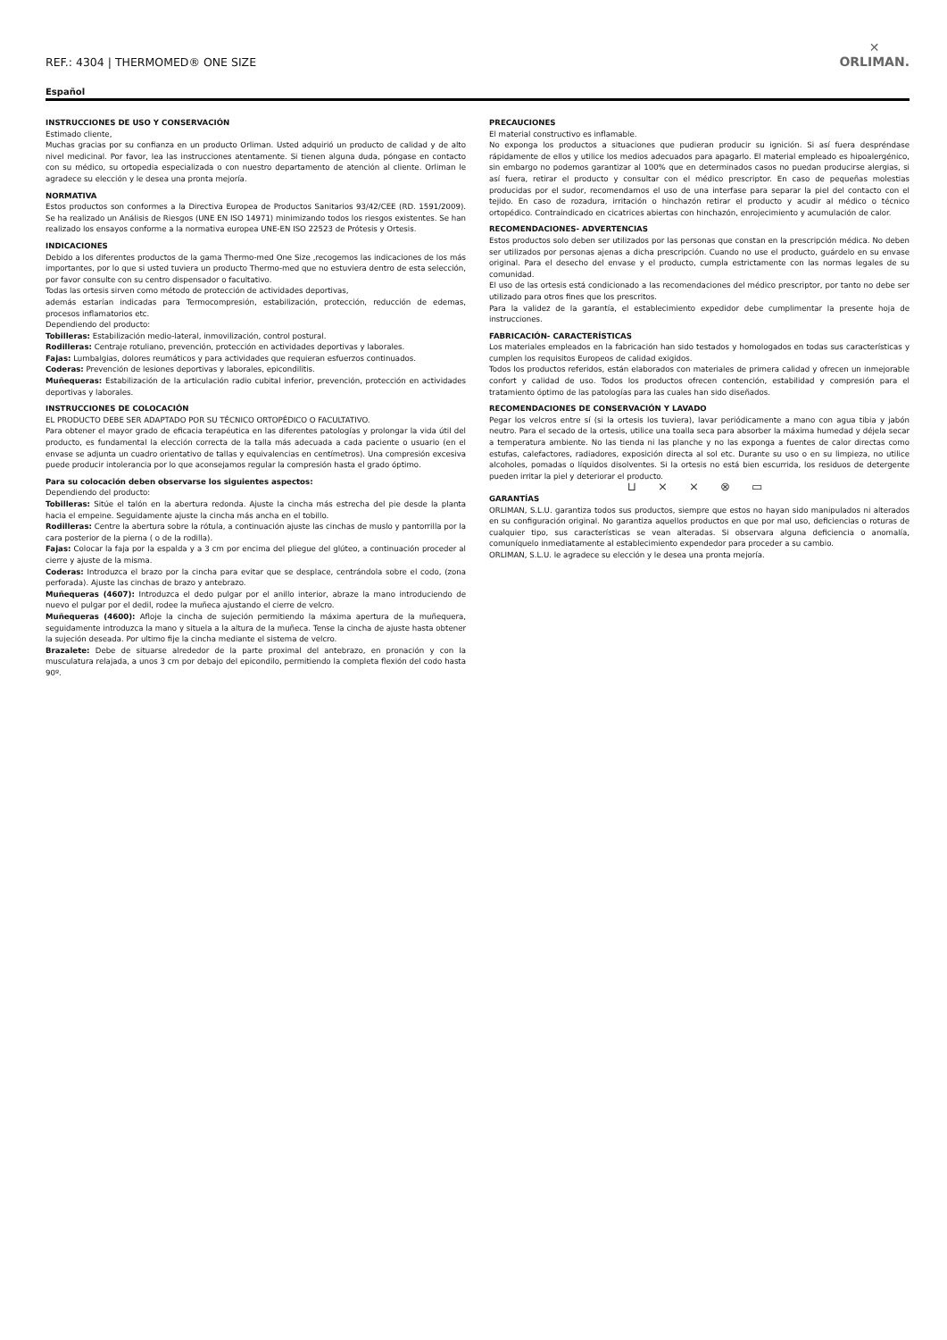REF.: 4304 | THERMOMED® ONE SIZE
✕
ORLIMAN.
Español
INSTRUCCIONES DE USO Y CONSERVACIÓN
Estimado cliente,
Muchas gracias por su confianza en un producto Orliman. Usted adquirió un producto de calidad y de alto nivel medicinal. Por favor, lea las instrucciones atentamente. Si tienen alguna duda, póngase en contacto con su médico, su ortopedia especializada o con nuestro departamento de atención al cliente. Orliman le agradece su elección y le desea una pronta mejoría.
NORMATIVA
Estos productos son conformes a la Directiva Europea de Productos Sanitarios 93/42/CEE (RD. 1591/2009). Se ha realizado un Análisis de Riesgos (UNE EN ISO 14971) minimizando todos los riesgos existentes. Se han realizado los ensayos conforme a la normativa europea UNE-EN ISO 22523 de Prótesis y Ortesis.
INDICACIONES
Debido a los diferentes productos de la gama Thermo-med One Size ,recogemos las indicaciones de los más importantes, por lo que si usted tuviera un producto Thermo-med que no estuviera dentro de esta selección, por favor consulte con su centro dispensador o facultativo.
Todas las ortesis sirven como método de protección de actividades deportivas,
además estarían indicadas para Termocompresión, estabilización, protección, reducción de edemas, procesos inflamatorios etc.
Dependiendo del producto:
Tobilleras: Estabilización medio-lateral, inmovilización, control postural.
Rodilleras: Centraje rotuliano, prevención, protección en actividades deportivas y laborales.
Fajas: Lumbalgias, dolores reumáticos y para actividades que requieran esfuerzos continuados.
Coderas: Prevención de lesiones deportivas y laborales, epicondilitis.
Muñequeras: Estabilización de la articulación radio cubital inferior, prevención, protección en actividades deportivas y laborales.
INSTRUCCIONES DE COLOCACIÓN
EL PRODUCTO DEBE SER ADAPTADO POR SU TÉCNICO ORTOPÉDICO O FACULTATIVO.
Para obtener el mayor grado de eficacia terapéutica en las diferentes patologías y prolongar la vida útil del producto, es fundamental la elección correcta de la talla más adecuada a cada paciente o usuario (en el envase se adjunta un cuadro orientativo de tallas y equivalencias en centímetros). Una compresión excesiva puede producir intolerancia por lo que aconsejamos regular la compresión hasta el grado óptimo.
Para su colocación deben observarse los siguientes aspectos:
Dependiendo del producto:
Tobilleras: Sitúe el talón en la abertura redonda. Ajuste la cincha más estrecha del pie desde la planta hacia el empeine. Seguidamente ajuste la cincha más ancha en el tobillo.
Rodilleras: Centre la abertura sobre la rótula, a continuación ajuste las cinchas de muslo y pantorrilla por la cara posterior de la pierna ( o de la rodilla).
Fajas: Colocar la faja por la espalda y a 3 cm por encima del pliegue del glúteo, a continuación proceder al cierre y ajuste de la misma.
Coderas: Introduzca el brazo por la cincha para evitar que se desplace, centrándola sobre el codo, (zona perforada). Ajuste las cinchas de brazo y antebrazo.
Muñequeras (4607): Introduzca el dedo pulgar por el anillo interior, abraze la mano introduciendo de nuevo el pulgar por el dedil, rodee la muñeca ajustando el cierre de velcro.
Muñequeras (4600): Afloje la cincha de sujeción permitiendo la máxima apertura de la muñequera, seguidamente introduzca la mano y situela a la altura de la muñeca. Tense la cincha de ajuste hasta obtener la sujeción deseada. Por ultimo fije la cincha mediante el sistema de velcro.
Brazalete: Debe de situarse alrededor de la parte proximal del antebrazo, en pronación y con la musculatura relajada, a unos 3 cm por debajo del epicondilo, permitiendo la completa flexión del codo hasta 90º.
PRECAUCIONES
El material constructivo es inflamable.
No exponga los productos a situaciones que pudieran producir su ignición. Si así fuera despréndase rápidamente de ellos y utilice los medios adecuados para apagarlo. El material empleado es hipoalergénico, sin embargo no podemos garantizar al 100% que en determinados casos no puedan producirse alergias, si así fuera, retirar el producto y consultar con el médico prescriptor. En caso de pequeñas molestias producidas por el sudor, recomendamos el uso de una interfase para separar la piel del contacto con el tejido. En caso de rozadura, irritación o hinchazón retirar el producto y acudir al médico o técnico ortopédico. Contraindicado en cicatrices abiertas con hinchazón, enrojecimiento y acumulación de calor.
RECOMENDACIONES- ADVERTENCIAS
Estos productos solo deben ser utilizados por las personas que constan en la prescripción médica. No deben ser utilizados por personas ajenas a dicha prescripción. Cuando no use el producto, guárdelo en su envase original. Para el desecho del envase y el producto, cumpla estrictamente con las normas legales de su comunidad.
El uso de las ortesis está condicionado a las recomendaciones del médico prescriptor, por tanto no debe ser utilizado para otros fines que los prescritos.
Para la validez de la garantía, el establecimiento expedidor debe cumplimentar la presente hoja de instrucciones.
FABRICACIÓN- CARACTERÍSTICAS
Los materiales empleados en la fabricación han sido testados y homologados en todas sus características y cumplen los requisitos Europeos de calidad exigidos.
Todos los productos referidos, están elaborados con materiales de primera calidad y ofrecen un inmejorable confort y calidad de uso. Todos los productos ofrecen contención, estabilidad y compresión para el tratamiento óptimo de las patologías para las cuales han sido diseñados.
RECOMENDACIONES DE CONSERVACIÓN Y LAVADO
Pegar los velcros entre sí (si la ortesis los tuviera), lavar periódicamente a mano con agua tibia y jabón neutro. Para el secado de la ortesis, utilice una toalla seca para absorber la máxima humedad y déjela secar a temperatura ambiente. No las tienda ni las planche y no las exponga a fuentes de calor directas como estufas, calefactores, radiadores, exposición directa al sol etc. Durante su uso o en su limpieza, no utilice alcoholes, pomadas o líquidos disolventes. Si la ortesis no está bien escurrida, los residuos de detergente pueden irritar la piel y deteriorar el producto.
⊔ ⨯ ⨯ ⊗ ▭
GARANTÍAS
ORLIMAN, S.L.U. garantiza todos sus productos, siempre que estos no hayan sido manipulados ni alterados en su configuración original. No garantiza aquellos productos en que por mal uso, deficiencias o roturas de cualquier tipo, sus características se vean alteradas. Si observara alguna deficiencia o anomalía, comuníquelo inmediatamente al establecimiento expendedor para proceder a su cambio.
ORLIMAN, S.L.U. le agradece su elección y le desea una pronta mejoría.